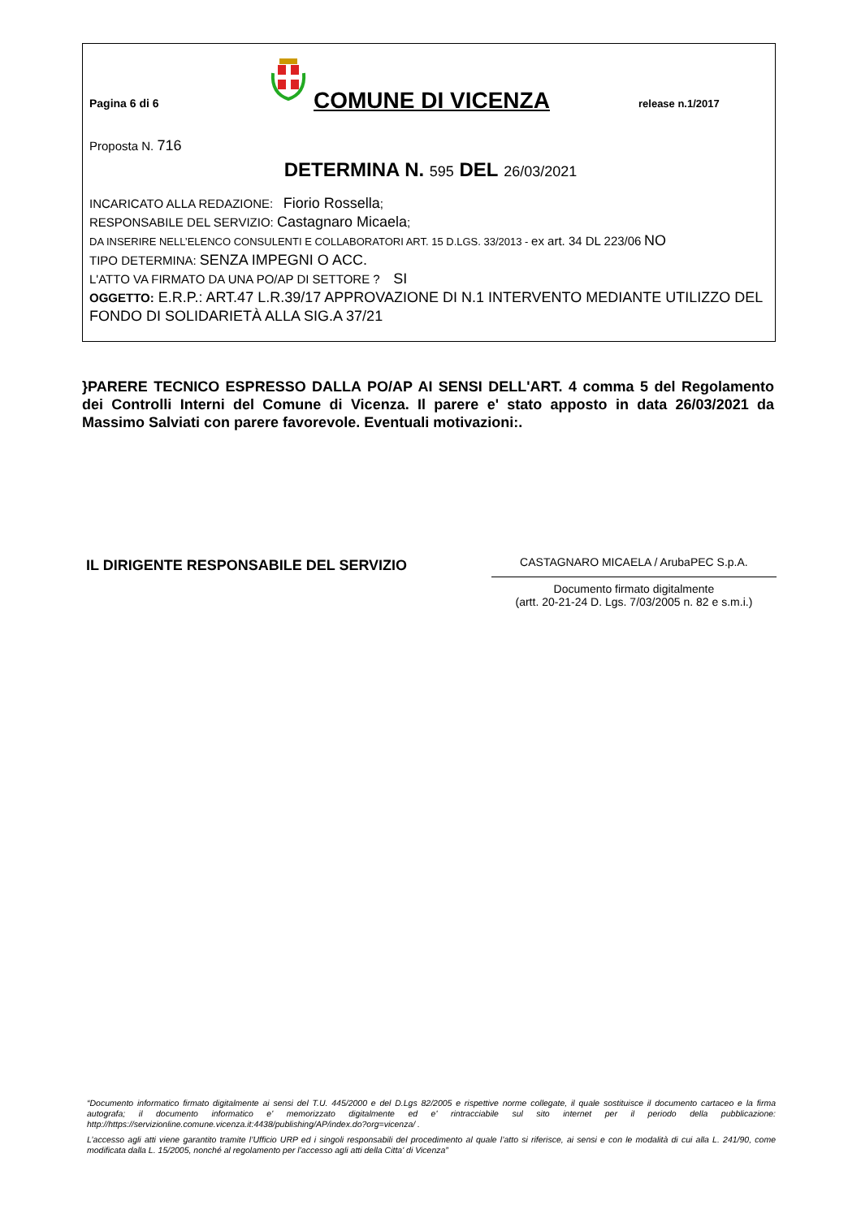Pagina 6 di 6
COMUNE DI VICENZA
release n.1/2017
Proposta N. 716
DETERMINA N. 595 DEL 26/03/2021
INCARICATO ALLA REDAZIONE: Fiorio Rossella;
RESPONSABILE DEL SERVIZIO: Castagnaro Micaela;
DA INSERIRE NELL’ELENCO CONSULENTI E COLLABORATORI ART. 15 D.LGS. 33/2013 - ex art. 34 DL 223/06 NO
TIPO DETERMINA: SENZA IMPEGNI O ACC.
L'ATTO VA FIRMATO DA UNA PO/AP DI SETTORE ? SI
OGGETTO: E.R.P.: ART.47 L.R.39/17 APPROVAZIONE DI N.1 INTERVENTO MEDIANTE UTILIZZO DEL FONDO DI SOLIDARIETÀ ALLA SIG.A 37/21
}PARERE TECNICO ESPRESSO DALLA PO/AP AI SENSI DELL'ART. 4 comma 5 del Regolamento dei Controlli Interni del Comune di Vicenza. Il parere e' stato apposto in data 26/03/2021 da Massimo Salviati con parere favorevole. Eventuali motivazioni:.
IL DIRIGENTE RESPONSABILE DEL SERVIZIO
CASTAGNARO MICAELA / ArubaPEC S.p.A.
Documento firmato digitalmente
(artt. 20-21-24 D. Lgs. 7/03/2005 n. 82 e s.m.i.)
“Documento informatico firmato digitalmente ai sensi del T.U. 445/2000 e del D.Lgs 82/2005 e rispettive norme collegate, il quale sostituisce il documento cartaceo e la firma autografa; il documento informatico e' memorizzato digitalmente ed e' rintracciabile sul sito internet per il periodo della pubblicazione: http://https://servizionline.comune.vicenza.it:4438/publishing/AP/index.do?org=vicenza/ .
L’accesso agli atti viene garantito tramite l’Ufficio URP ed i singoli responsabili del procedimento al quale l’atto si riferisce, ai sensi e con le modalità di cui alla L. 241/90, come modificata dalla L. 15/2005, nonché al regolamento per l’accesso agli atti della Citta' di Vicenza”